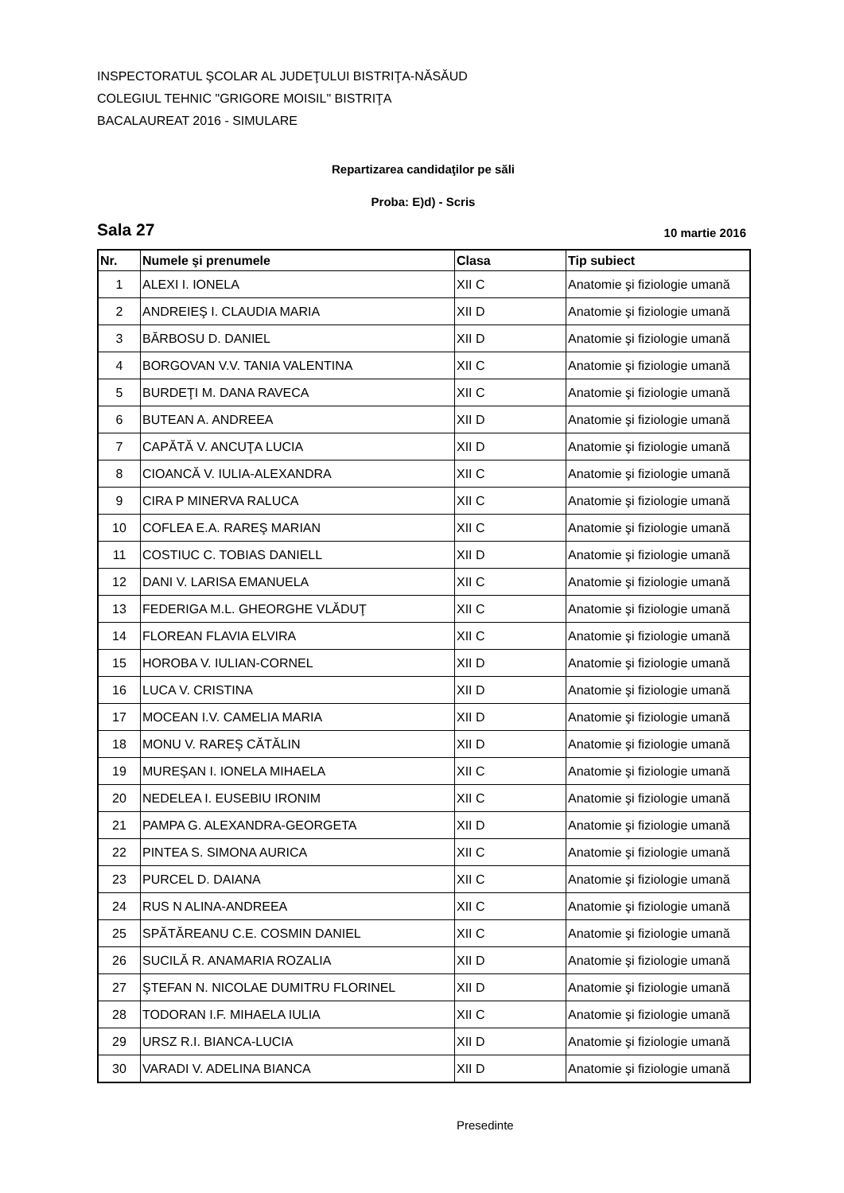INSPECTORATUL ŞCOLAR AL JUDEŢULUI BISTRIŢA-NĂSĂUD
COLEGIUL TEHNIC "GRIGORE MOISIL" BISTRIŢA
BACALAUREAT 2016 - SIMULARE
Repartizarea candidaţilor pe săli
Proba: E)d) - Scris
Sala 27 10 martie 2016
| Nr. | Numele şi prenumele | Clasa | Tip subiect |
| --- | --- | --- | --- |
| 1 | ALEXI I. IONELA | XII C | Anatomie şi fiziologie umană |
| 2 | ANDREIEŞ I. CLAUDIA MARIA | XII D | Anatomie şi fiziologie umană |
| 3 | BĂRBOSU D. DANIEL | XII D | Anatomie şi fiziologie umană |
| 4 | BORGOVAN V.V. TANIA VALENTINA | XII C | Anatomie şi fiziologie umană |
| 5 | BURDEŢI M. DANA RAVECA | XII C | Anatomie şi fiziologie umană |
| 6 | BUTEAN A. ANDREEA | XII D | Anatomie şi fiziologie umană |
| 7 | CAPĂTĂ V. ANCUŢA LUCIA | XII D | Anatomie şi fiziologie umană |
| 8 | CIOANCĂ V. IULIA-ALEXANDRA | XII C | Anatomie şi fiziologie umană |
| 9 | CIRA P MINERVA RALUCA | XII C | Anatomie şi fiziologie umană |
| 10 | COFLEA E.A. RAREŞ MARIAN | XII C | Anatomie şi fiziologie umană |
| 11 | COSTIUC C. TOBIAS DANIELL | XII D | Anatomie şi fiziologie umană |
| 12 | DANI V. LARISA EMANUELA | XII C | Anatomie şi fiziologie umană |
| 13 | FEDERIGA M.L. GHEORGHE VLĂDUŢ | XII C | Anatomie şi fiziologie umană |
| 14 | FLOREAN FLAVIA ELVIRA | XII C | Anatomie şi fiziologie umană |
| 15 | HOROBA V. IULIAN-CORNEL | XII D | Anatomie şi fiziologie umană |
| 16 | LUCA V. CRISTINA | XII D | Anatomie şi fiziologie umană |
| 17 | MOCEAN I.V. CAMELIA MARIA | XII D | Anatomie şi fiziologie umană |
| 18 | MONU V. RAREŞ CĂTĂLIN | XII D | Anatomie şi fiziologie umană |
| 19 | MUREŞAN I. IONELA MIHAELA | XII C | Anatomie şi fiziologie umană |
| 20 | NEDELEA I. EUSEBIU IRONIM | XII C | Anatomie şi fiziologie umană |
| 21 | PAMPA G. ALEXANDRA-GEORGETA | XII D | Anatomie şi fiziologie umană |
| 22 | PINTEA S. SIMONA AURICA | XII C | Anatomie şi fiziologie umană |
| 23 | PURCEL D. DAIANA | XII C | Anatomie şi fiziologie umană |
| 24 | RUS N ALINA-ANDREEA | XII C | Anatomie şi fiziologie umană |
| 25 | SPĂTĂREANU C.E. COSMIN DANIEL | XII C | Anatomie şi fiziologie umană |
| 26 | SUCILĂ R. ANAMARIA ROZALIA | XII D | Anatomie şi fiziologie umană |
| 27 | ŞTEFAN N. NICOLAE DUMITRU FLORINEL | XII D | Anatomie şi fiziologie umană |
| 28 | TODORAN I.F. MIHAELA IULIA | XII C | Anatomie şi fiziologie umană |
| 29 | URSZ R.I. BIANCA-LUCIA | XII D | Anatomie şi fiziologie umană |
| 30 | VARADI V. ADELINA BIANCA | XII D | Anatomie şi fiziologie umană |
Presedinte